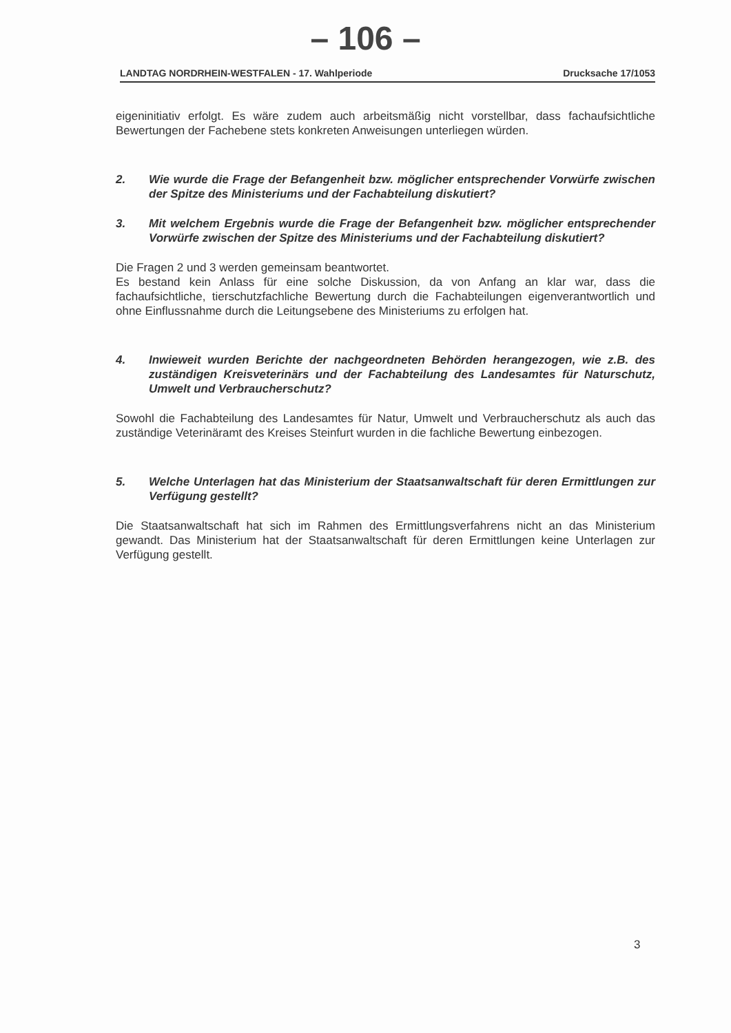– 106 –
LANDTAG NORDRHEIN-WESTFALEN - 17. Wahlperiode Drucksache 17/1053
eigeninitiativ erfolgt. Es wäre zudem auch arbeitsmäßig nicht vorstellbar, dass fachaufsichtliche Bewertungen der Fachebene stets konkreten Anweisungen unterliegen würden.
2. Wie wurde die Frage der Befangenheit bzw. möglicher entsprechender Vorwürfe zwischen der Spitze des Ministeriums und der Fachabteilung diskutiert?
3. Mit welchem Ergebnis wurde die Frage der Befangenheit bzw. möglicher entsprechender Vorwürfe zwischen der Spitze des Ministeriums und der Fachabteilung diskutiert?
Die Fragen 2 und 3 werden gemeinsam beantwortet.
Es bestand kein Anlass für eine solche Diskussion, da von Anfang an klar war, dass die fachaufsichtliche, tierschutzfachliche Bewertung durch die Fachabteilungen eigenverantwortlich und ohne Einflussnahme durch die Leitungsebene des Ministeriums zu erfolgen hat.
4. Inwieweit wurden Berichte der nachgeordneten Behörden herangezogen, wie z.B. des zuständigen Kreisveterinärs und der Fachabteilung des Landesamtes für Naturschutz, Umwelt und Verbraucherschutz?
Sowohl die Fachabteilung des Landesamtes für Natur, Umwelt und Verbraucherschutz als auch das zuständige Veterinäramt des Kreises Steinfurt wurden in die fachliche Bewertung einbezogen.
5. Welche Unterlagen hat das Ministerium der Staatsanwaltschaft für deren Ermittlungen zur Verfügung gestellt?
Die Staatsanwaltschaft hat sich im Rahmen des Ermittlungsverfahrens nicht an das Ministerium gewandt. Das Ministerium hat der Staatsanwaltschaft für deren Ermittlungen keine Unterlagen zur Verfügung gestellt.
3